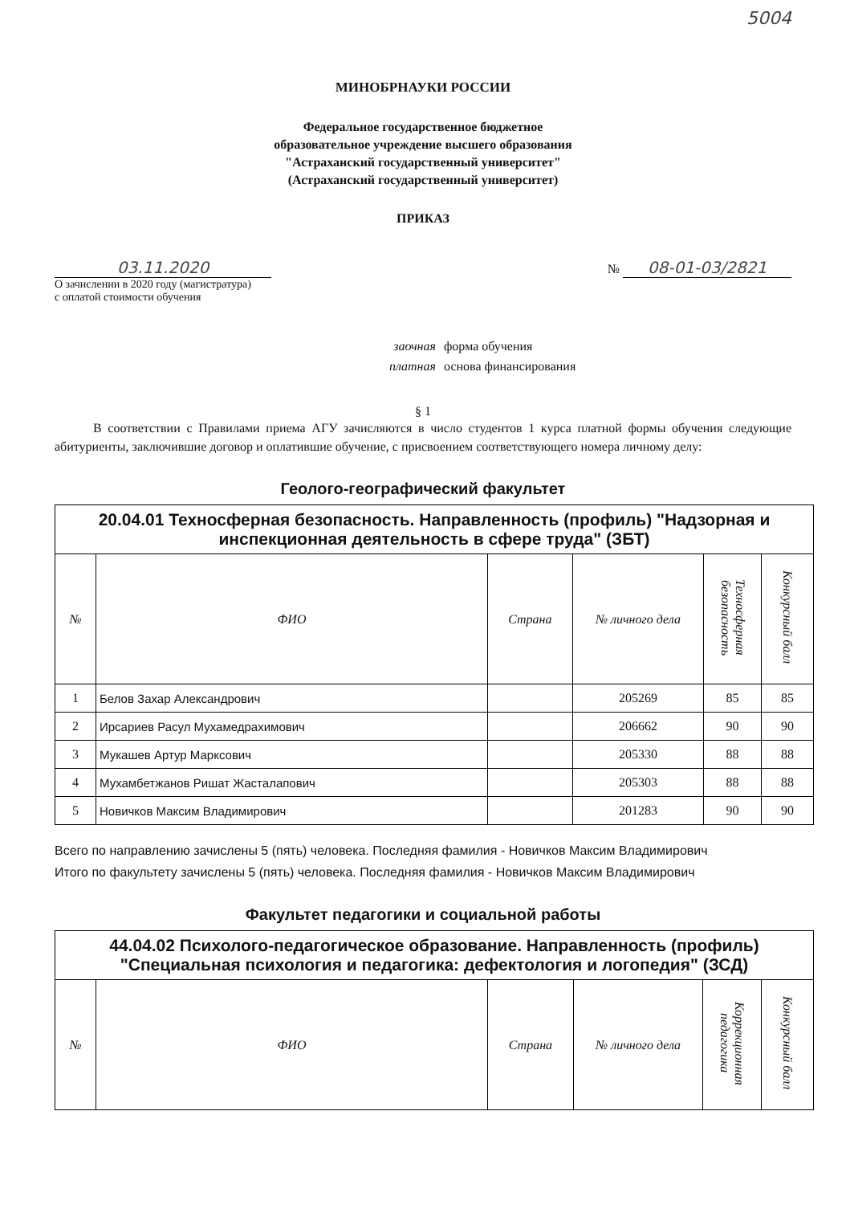5004
МИНОБРНАУКИ РОССИИ
Федеральное государственное бюджетное
образовательное учреждение высшего образования
"Астраханский государственный университет"
(Астраханский государственный университет)
ПРИКАЗ
03.11.2020
О зачислении в 2020 году (магистратура)
с оплатой стоимости обучения
№ 08-01-03/2821
заочная форма обучения
платная основа финансирования
§ 1
В соответствии с Правилами приема АГУ зачисляются в число студентов 1 курса платной формы обучения следующие абитуриенты, заключившие договор и оплатившие обучение, с присвоением соответствующего номера личному делу:
Геолого-географический факультет
| 20.04.01 Техносферная безопасность. Направленность (профиль) "Надзорная и инспекционная деятельность в сфере труда" (ЗБТ) | | | | | |
| № | ФИО | Страна | № личного дела | Техносферная безопасность | Конкурсный балл |
| 1 | Белов Захар Александрович | | 205269 | 85 | 85 |
| 2 | Ирсариев Расул Мухамедрахимович | | 206662 | 90 | 90 |
| 3 | Мукашев Артур Марксович | | 205330 | 88 | 88 |
| 4 | Мухамбетжанов Ришат Жасталапович | | 205303 | 88 | 88 |
| 5 | Новичков Максим Владимирович | | 201283 | 90 | 90 |
Всего по направлению зачислены 5 (пять) человека. Последняя фамилия - Новичков Максим Владимирович
Итого по факультету зачислены 5 (пять) человека. Последняя фамилия - Новичков Максим Владимирович
Факультет педагогики и социальной работы
| 44.04.02 Психолого-педагогическое образование. Направленность (профиль) "Специальная психология и педагогика: дефектология и логопедия" (ЗСД) | | | | | |
| № | ФИО | Страна | № личного дела | Коррекционная педагогика | Конкурсный балл |